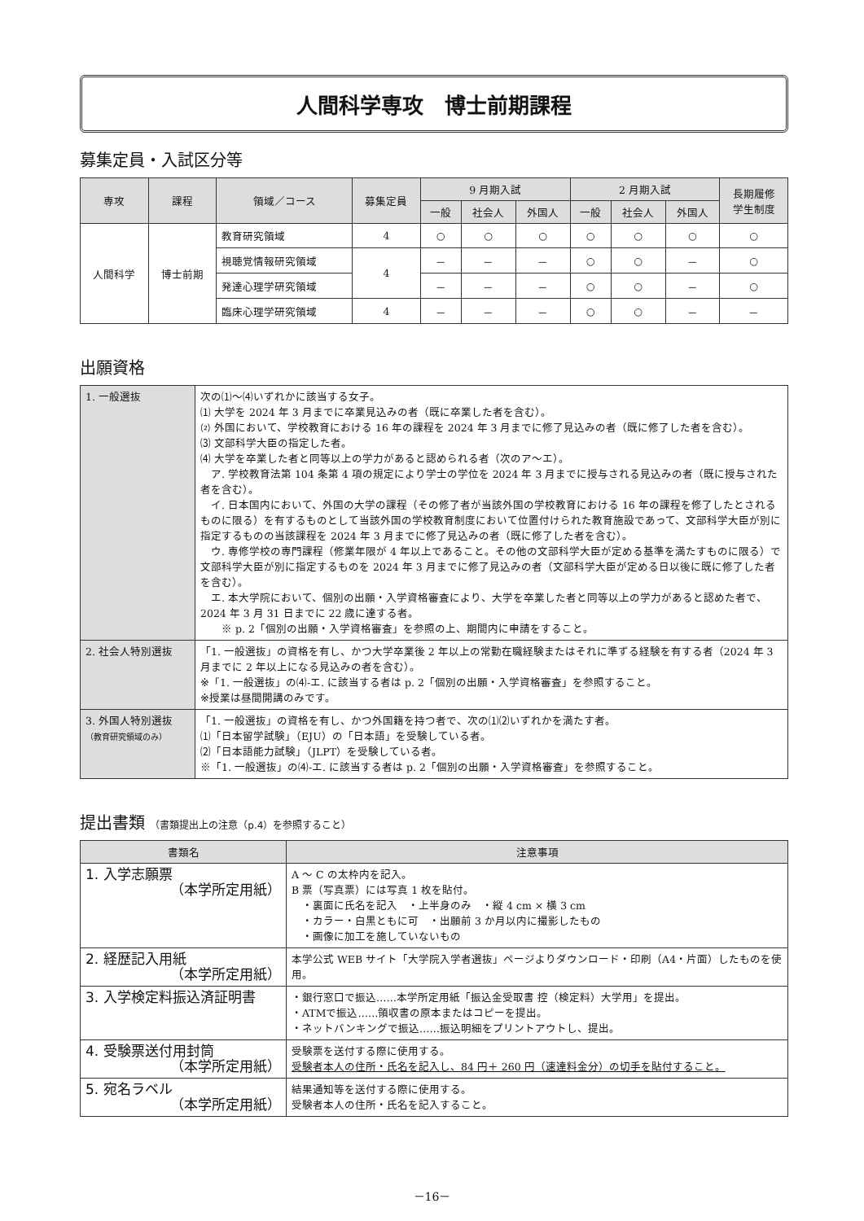人間科学専攻　博士前期課程
募集定員・入試区分等
| 専攻 | 課程 | 領域／コース | 募集定員 | 9 月期入試 | | | 2 月期入試 | | | 長期履修 学生制度 |
| --- | --- | --- | --- | --- | --- | --- | --- | --- | --- | --- |
| | | | | 一般 | 社会人 | 外国人 | 一般 | 社会人 | 外国人 | |
| 人間科学 | 博士前期 | 教育研究領域 | 4 | ○ | ○ | ○ | ○ | ○ | ○ | ○ |
| | | 視聴覚情報研究領域 | 4 | － | － | － | ○ | ○ | － | ○ |
| | | 発達心理学研究領域 | | － | － | － | ○ | ○ | － | ○ |
| | | 臨床心理学研究領域 | 4 | － | － | － | ○ | ○ | － | － |
出願資格
| 1. 一般選抜 | 次の⑴～⑷いずれかに該当する女子。 ⑴ 大学を 2024 年 3 月までに卒業見込みの者（既に卒業した者を含む）。 ⑵ 外国において、学校教育における 16 年の課程を 2024 年 3 月までに修了見込みの者（既に修了した者を含む）。 ⑶ 文部科学大臣の指定した者。 ⑷ 大学を卒業した者と同等以上の学力があると認められる者（次のア～エ）。 ア. 学校教育法第 104 条第 4 項の規定により学士の学位を 2024 年 3 月までに授与される見込みの者（既に授与された者を含む）。 イ. 日本国内において、外国の大学の課程（その修了者が当該外国の学校教育における 16 年の課程を修了したとされるものに限る）を有するものとして当該外国の学校教育制度において位置付けられた教育施設であって、文部科学大臣が別に指定するものの当該課程を 2024 年 3 月までに修了見込みの者（既に修了した者を含む）。 ウ. 専修学校の専門課程（修業年限が 4 年以上であること。その他の文部科学大臣が定める基準を満たすものに限る）で文部科学大臣が別に指定するものを 2024 年 3 月までに修了見込みの者（文部科学大臣が定める日以後に既に修了した者を含む）。 エ. 本大学院において、個別の出願・入学資格審査により、大学を卒業した者と同等以上の学力があると認めた者で、2024 年 3 月 31 日までに 22 歳に達する者。 ※ p. 2「個別の出願・入学資格審査」を参照の上、期間内に申請をすること。 |
| 2. 社会人特別選抜 | 「1. 一般選抜」の資格を有し、かつ大学卒業後 2 年以上の常勤在職経験またはそれに準ずる経験を有する者（2024 年 3 月までに 2 年以上になる見込みの者を含む）。 ※「1. 一般選抜」の⑷-エ. に該当する者は p. 2「個別の出願・入学資格審査」を参照すること。 ※授業は昼間開講のみです。 |
| 3. 外国人特別選抜 （教育研究領域のみ） | 「1. 一般選抜」の資格を有し、かつ外国籍を持つ者で、次の⑴⑵いずれかを満たす者。 ⑴「日本留学試験」（EJU）の「日本語」を受験している者。 ⑵「日本語能力試験」（JLPT）を受験している者。 ※「1. 一般選抜」の⑷-エ. に該当する者は p. 2「個別の出願・入学資格審査」を参照すること。 |
提出書類 （書類提出上の注意（p.4）を参照すること）
| 書類名 | 注意事項 |
| --- | --- |
| 1. 入学志願票 （本学所定用紙） | A ～ C の太枠内を記入。 B 票（写真票）には写真 1 枚を貼付。 ・裏面に氏名を記入 ・上半身のみ ・縦 4 cm × 横 3 cm ・カラー・白黒ともに可 ・出願前 3 か月以内に撮影したもの ・画像に加工を施していないもの |
| 2. 経歴記入用紙 （本学所定用紙） | 本学公式 WEB サイト「大学院入学者選抜」ページよりダウンロード・印刷（A4・片面）したものを使用。 |
| 3. 入学検定料振込済証明書 | ・銀行窓口で振込……本学所定用紙「振込金受取書 控（検定料）大学用」を提出。 ・ATMで振込……領収書の原本またはコピーを提出。 ・ネットバンキングで振込……振込明細をプリントアウトし、提出。 |
| 4. 受験票送付用封筒 （本学所定用紙） | 受験票を送付する際に使用する。 受験者本人の住所・氏名を記入し、84 円＋ 260 円（速達料金分）の切手を貼付すること。 |
| 5. 宛名ラベル （本学所定用紙） | 結果通知等を送付する際に使用する。 受験者本人の住所・氏名を記入すること。 |
－16－